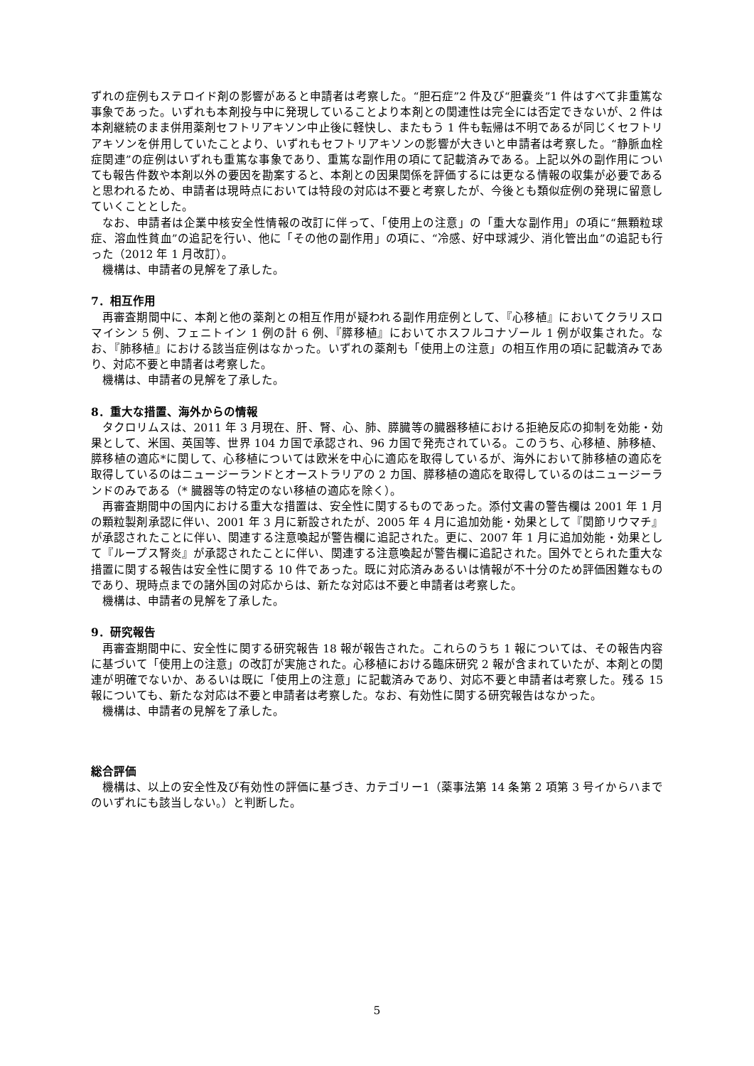ずれの症例もステロイド剤の影響があると申請者は考察した。“胆石症”2 件及び“胆嚢炎”1 件はすべて非重篤な事象であった。いずれも本剤投与中に発現していることより本剤との関連性は完全には否定できないが、2 件は本剤継続のまま併用薬剤セフトリアキソン中止後に軽快し、またもう 1 件も転帰は不明であるが同じくセフトリアキソンを併用していたことより、いずれもセフトリアキソンの影響が大きいと申請者は考察した。“静脈血栓症関連”の症例はいずれも重篤な事象であり、重篤な副作用の項にて記載済みである。上記以外の副作用についても報告件数や本剤以外の要因を勘案すると、本剤との因果関係を評価するには更なる情報の収集が必要であると思われるため、申請者は現時点においては特段の対応は不要と考察したが、今後とも類似症例の発現に留意していくこととした。
なお、申請者は企業中核安全性情報の改訂に伴って、「使用上の注意」の「重大な副作用」の項に“無顆粒球症、溶血性貧血”の追記を行い、他に「その他の副作用」の項に、“冷感、好中球減少、消化管出血”の追記も行った（2012 年 1 月改訂）。
機構は、申請者の見解を了承した。
7．相互作用
再審査期間中に、本剤と他の薬剤との相互作用が疑われる副作用症例として、『心移植』においてクラリスロマイシン 5 例、フェニトイン 1 例の計 6 例、『膵移植』においてホスフルコナゾール 1 例が収集された。なお、『肺移植』における該当症例はなかった。いずれの薬剤も「使用上の注意」の相互作用の項に記載済みであり、対応不要と申請者は考察した。
機構は、申請者の見解を了承した。
8．重大な措置、海外からの情報
タクロリムスは、2011 年 3 月現在、肝、腎、心、肺、膵臓等の臓器移植における拒絶反応の抑制を効能・効果として、米国、英国等、世界 104 カ国で承認され、96 カ国で発売されている。このうち、心移植、肺移植、膵移植の適応*に関して、心移植については欧米を中心に適応を取得しているが、海外において肺移植の適応を取得しているのはニュージーランドとオーストラリアの 2 カ国、膵移植の適応を取得しているのはニュージーランドのみである（* 臓器等の特定のない移植の適応を除く）。
再審査期間中の国内における重大な措置は、安全性に関するものであった。添付文書の警告欄は 2001 年 1 月の顆粒製剤承認に伴い、2001 年 3 月に新設されたが、2005 年 4 月に追加効能・効果として『関節リウマチ』が承認されたことに伴い、関連する注意喚起が警告欄に追記された。更に、2007 年 1 月に追加効能・効果として『ループス腎炎』が承認されたことに伴い、関連する注意喚起が警告欄に追記された。国外でとられた重大な措置に関する報告は安全性に関する 10 件であった。既に対応済みあるいは情報が不十分のため評価困難なものであり、現時点までの諸外国の対応からは、新たな対応は不要と申請者は考察した。
機構は、申請者の見解を了承した。
9．研究報告
再審査期間中に、安全性に関する研究報告 18 報が報告された。これらのうち 1 報については、その報告内容に基づいて「使用上の注意」の改訂が実施された。心移植における臨床研究 2 報が含まれていたが、本剤との関連が明確でないか、あるいは既に「使用上の注意」に記載済みであり、対応不要と申請者は考察した。残る 15 報についても、新たな対応は不要と申請者は考察した。なお、有効性に関する研究報告はなかった。
機構は、申請者の見解を了承した。
総合評価
機構は、以上の安全性及び有効性の評価に基づき、カテゴリー1（薬事法第 14 条第 2 項第 3 号イからハまでのいずれにも該当しない。）と判断した。
5